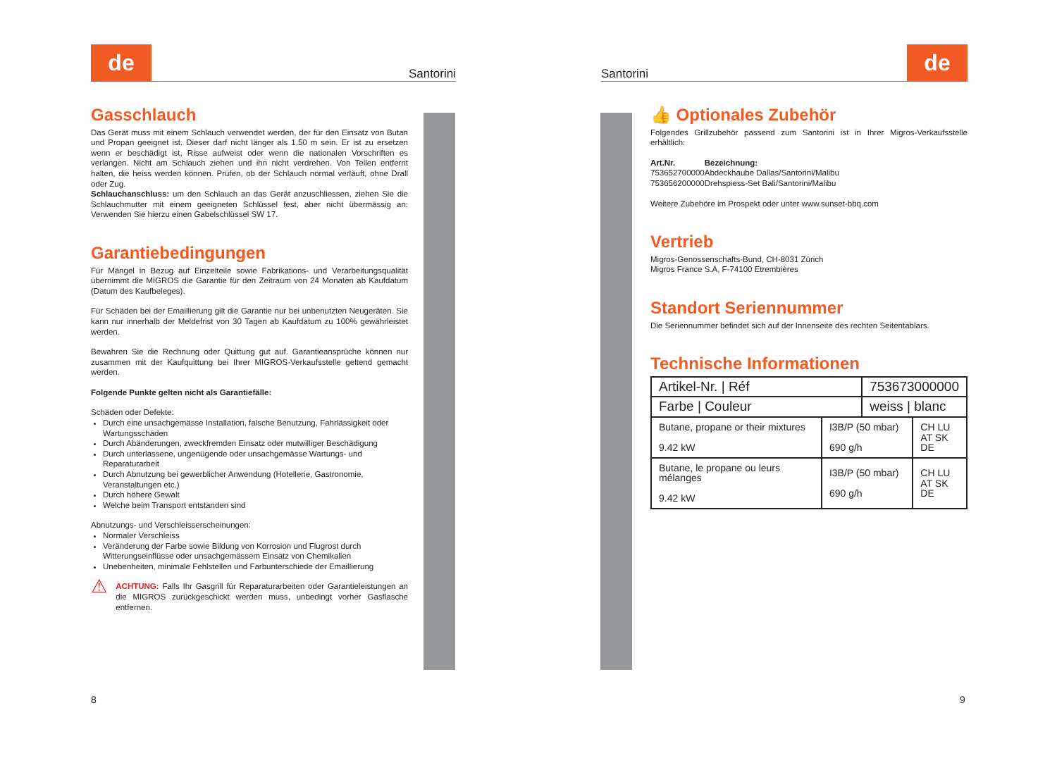de
Santorini
Gasschlauch
Das Gerät muss mit einem Schlauch verwendet werden, der für den Einsatz von Butan und Propan geeignet ist. Dieser darf nicht länger als 1.50 m sein. Er ist zu ersetzen wenn er beschädigt ist, Risse aufweist oder wenn die nationalen Vorschriften es verlangen. Nicht am Schlauch ziehen und ihn nicht verdrehen. Von Teilen entfernt halten, die heiss werden können. Prüfen, ob der Schlauch normal verläuft, ohne Drall oder Zug.
Schlauchanschluss: um den Schlauch an das Gerät anzuschliessen, ziehen Sie die Schlauchmutter mit einem geeigneten Schlüssel fest, aber nicht übermässig an: Verwenden Sie hierzu einen Gabelschlüssel SW 17.
Garantiebedingungen
Für Mängel in Bezug auf Einzelteile sowie Fabrikations- und Verarbeitungsqualität übernimmt die MIGROS die Garantie für den Zeitraum von 24 Monaten ab Kaufdatum (Datum des Kaufbeleges).
Für Schäden bei der Emaillierung gilt die Garantie nur bei unbenutzten Neugeräten. Sie kann nur innerhalb der Meldefrist von 30 Tagen ab Kaufdatum zu 100% gewährleistet werden.
Bewahren Sie die Rechnung oder Quittung gut auf. Garantieansprüche können nur zusammen mit der Kaufquittung bei Ihrer MIGROS-Verkaufsstelle geltend gemacht werden.
Folgende Punkte gelten nicht als Garantiefälle:
Schäden oder Defekte:
Durch eine unsachgemässe Installation, falsche Benutzung, Fahrlässigkeit oder Wartungsschäden
Durch Abänderungen, zweckfremden Einsatz oder mutwilliger Beschädigung
Durch unterlassene, ungenügende oder unsachgemässe Wartungs- und Reparaturarbeit
Durch Abnutzung bei gewerblicher Anwendung (Hotellerie, Gastronomie, Veranstaltungen etc.)
Durch höhere Gewalt
Welche beim Transport entstanden sind
Abnutzungs- und Verschleisserscheinungen:
Normaler Verschleiss
Veränderung der Farbe sowie Bildung von Korrosion und Flugrost durch Witterungseinflüsse oder unsachgemässem Einsatz von Chemikalien
Unebenheiten, minimale Fehlstellen und Farbunterschiede der Emaillierung
⚠
ACHTUNG: Falls Ihr Gasgrill für Reparaturarbeiten oder Garantieleistungen an die MIGROS zurückgeschickt werden muss, unbedingt vorher Gasflasche entfernen.
8
Santorini
de
👍 Optionales Zubehör
Folgendes Grillzubehör passend zum Santorini ist in Ihrer Migros-Verkaufsstelle erhältlich:
| Art.Nr. | Bezeichnung: |
| 753652700000 | Abdeckhaube Dallas/Santorini/Malibu |
| 753656200000 | Drehspiess-Set Bali/Santorini/Malibu |
Weitere Zubehöre im Prospekt oder unter www.sunset-bbq.com
Vertrieb
Migros-Genossenschafts-Bund, CH-8031 Zürich
Migros France S.A, F-74100 Etrembières
Standort Seriennummer
Die Seriennummer befindet sich auf der Innenseite des rechten Seitentablars.
Technische Informationen
| Artikel-Nr. / Réf | | 753673000000 | |
| Farbe / Couleur | | weiss / blanc | |
| Butane, propane or their mixtures 9.42 kW | I3B/P (50 mbar) 690 g/h | | CH LU AT SK DE |
| Butane, le propane ou leurs mélanges 9.42 kW | I3B/P (50 mbar) 690 g/h | | CH LU AT SK DE |
9